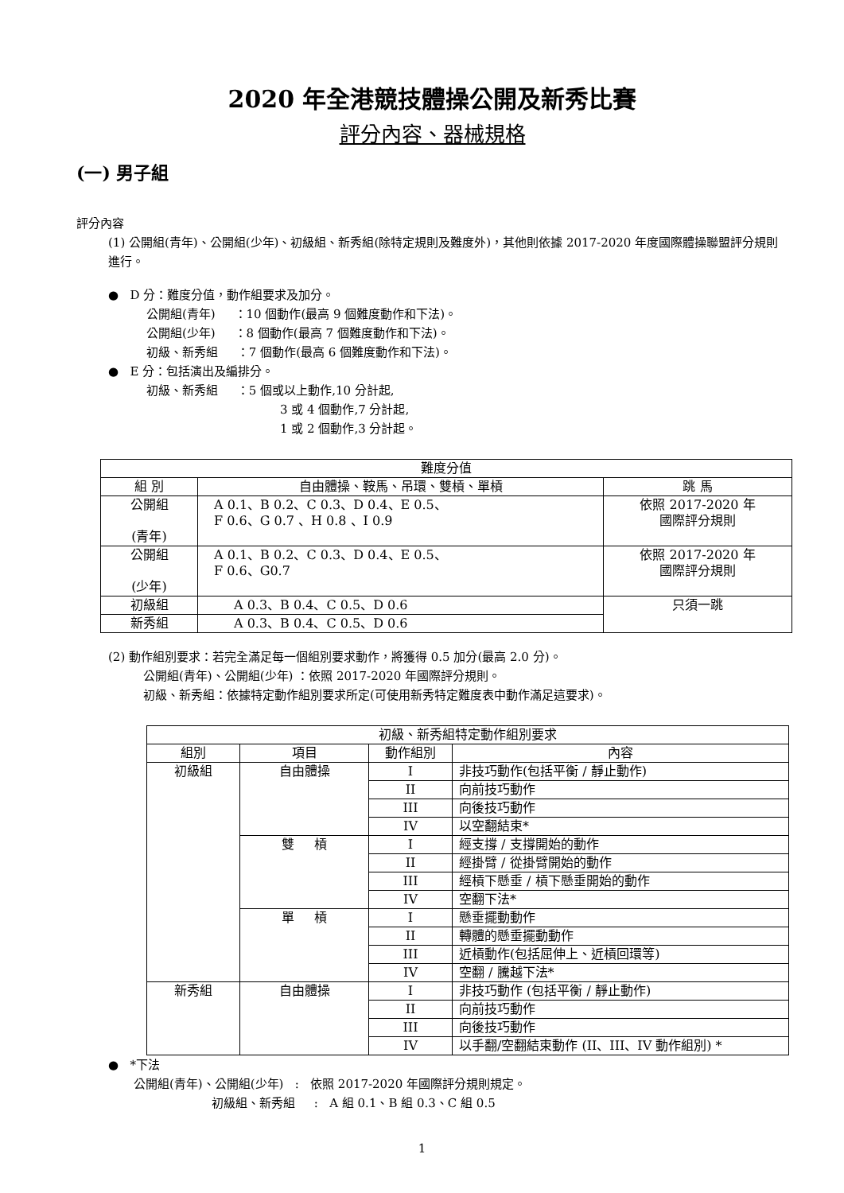2020 年全港競技體操公開及新秀比賽
評分內容、器械規格
(一) 男子組
評分內容
(1) 公開組(青年)、公開組(少年)、初級組、新秀組(除特定規則及難度外)，其他則依據 2017-2020 年度國際體操聯盟評分規則進行。
● D 分：難度分值，動作組要求及加分。
公開組(青年) ：10 個動作(最高 9 個難度動作和下法)。
公開組(少年) ：8 個動作(最高 7 個難度動作和下法)。
初級、新秀組 ：7 個動作(最高 6 個難度動作和下法)。
● E 分：包括演出及編排分。
初級、新秀組 ：5 個或以上動作,10 分計起,
3 或 4 個動作,7 分計起,
1 或 2 個動作,3 分計起。
| 難度分值 | | |
| --- | --- | --- |
| 組 別 | 自由體操、鞍馬、吊環、雙槓、單槓 | 跳 馬 |
| 公開組 (青年) | A 0.1、B 0.2、C 0.3、D 0.4、E 0.5、 F 0.6、G 0.7 、H 0.8 、I 0.9 | 依照 2017-2020 年 國際評分規則 |
| 公開組 (少年) | A 0.1、B 0.2、C 0.3、D 0.4、E 0.5、 F 0.6、G0.7 | 依照 2017-2020 年 國際評分規則 |
| 初級組 | A 0.3、B 0.4、C 0.5、D 0.6 | 只須一跳 |
| 新秀組 | A 0.3、B 0.4、C 0.5、D 0.6 | |
(2) 動作組別要求：若完全滿足每一個組別要求動作，將獲得 0.5 加分(最高 2.0 分)。
公開組(青年)、公開組(少年) ：依照 2017-2020 年國際評分規則。
初級、新秀組：依據特定動作組別要求所定(可使用新秀特定難度表中動作滿足這要求)。
| 初級、新秀組特定動作組別要求 | | | |
| --- | --- | --- | --- |
| 組別 | 項目 | 動作組別 | 內容 |
| 初級組 | 自由體操 | I | 非技巧動作(包括平衡 / 靜止動作) |
| | | II | 向前技巧動作 |
| | | III | 向後技巧動作 |
| | | IV | 以空翻結束* |
| | 雙 槓 | I | 經支撐 / 支撐開始的動作 |
| | | II | 經掛臂 / 從掛臂開始的動作 |
| | | III | 經槓下懸垂 / 槓下懸垂開始的動作 |
| | | IV | 空翻下法* |
| | 單 槓 | I | 懸垂擺動動作 |
| | | II | 轉體的懸垂擺動動作 |
| | | III | 近槓動作(包括屈伸上、近槓回環等) |
| | | IV | 空翻 / 騰越下法* |
| 新秀組 | 自由體操 | I | 非技巧動作 (包括平衡 / 靜止動作) |
| | | II | 向前技巧動作 |
| | | III | 向後技巧動作 |
| | | IV | 以手翻/空翻結束動作 (II、III、IV 動作組別) * |
● *下法
公開組(青年)、公開組(少年) : 依照 2017-2020 年國際評分規則規定。
初級組、新秀組 : A 組 0.1、B 組 0.3、C 組 0.5
1